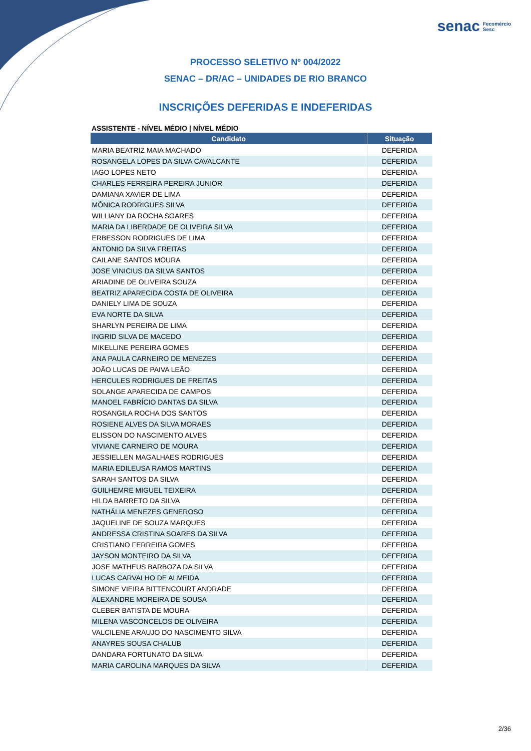senac Fecomércio
Sesc
PROCESSO SELETIVO Nº 004/2022
SENAC – DR/AC – UNIDADES DE RIO BRANCO
INSCRIÇÕES DEFERIDAS E INDEFERIDAS
ASSISTENTE - NÍVEL MÉDIO | NÍVEL MÉDIO
| Candidato | Situação |
| --- | --- |
| MARIA BEATRIZ MAIA MACHADO | DEFERIDA |
| ROSANGELA LOPES DA SILVA CAVALCANTE | DEFERIDA |
| IAGO LOPES NETO | DEFERIDA |
| CHARLES FERREIRA PEREIRA JUNIOR | DEFERIDA |
| DAMIANA XAVIER DE LIMA | DEFERIDA |
| MÔNICA RODRIGUES SILVA | DEFERIDA |
| WILLIANY DA ROCHA SOARES | DEFERIDA |
| MARIA DA LIBERDADE DE OLIVEIRA SILVA | DEFERIDA |
| ERBESSON RODRIGUES DE LIMA | DEFERIDA |
| ANTONIO DA SILVA FREITAS | DEFERIDA |
| CAILANE SANTOS MOURA | DEFERIDA |
| JOSE VINICIUS DA SILVA SANTOS | DEFERIDA |
| ARIADINE DE OLIVEIRA SOUZA | DEFERIDA |
| BEATRIZ APARECIDA COSTA DE OLIVEIRA | DEFERIDA |
| DANIELY LIMA DE SOUZA | DEFERIDA |
| EVA NORTE DA SILVA | DEFERIDA |
| SHARLYN PEREIRA DE LIMA | DEFERIDA |
| INGRID SILVA DE MACEDO | DEFERIDA |
| MIKELLINE PEREIRA GOMES | DEFERIDA |
| ANA PAULA CARNEIRO DE MENEZES | DEFERIDA |
| JOÃO LUCAS DE PAIVA LEÃO | DEFERIDA |
| HERCULES RODRIGUES DE FREITAS | DEFERIDA |
| SOLANGE APARECIDA DE CAMPOS | DEFERIDA |
| MANOEL FABRÍCIO DANTAS DA SILVA | DEFERIDA |
| ROSANGILA ROCHA DOS SANTOS | DEFERIDA |
| ROSIENE ALVES DA SILVA MORAES | DEFERIDA |
| ELISSON DO NASCIMENTO ALVES | DEFERIDA |
| VIVIANE CARNEIRO DE MOURA | DEFERIDA |
| JESSIELLEN MAGALHAES RODRIGUES | DEFERIDA |
| MARIA EDILEUSA RAMOS MARTINS | DEFERIDA |
| SARAH SANTOS DA SILVA | DEFERIDA |
| GUILHEMRE MIGUEL TEIXEIRA | DEFERIDA |
| HILDA BARRETO DA SILVA | DEFERIDA |
| NATHÁLIA MENEZES GENEROSO | DEFERIDA |
| JAQUELINE DE SOUZA MARQUES | DEFERIDA |
| ANDRESSA CRISTINA SOARES DA SILVA | DEFERIDA |
| CRISTIANO FERREIRA GOMES | DEFERIDA |
| JAYSON MONTEIRO DA SILVA | DEFERIDA |
| JOSE MATHEUS BARBOZA DA SILVA | DEFERIDA |
| LUCAS CARVALHO DE ALMEIDA | DEFERIDA |
| SIMONE VIEIRA BITTENCOURT ANDRADE | DEFERIDA |
| ALEXANDRE MOREIRA DE SOUSA | DEFERIDA |
| CLEBER BATISTA DE MOURA | DEFERIDA |
| MILENA VASCONCELOS DE OLIVEIRA | DEFERIDA |
| VALCILENE ARAUJO DO NASCIMENTO SILVA | DEFERIDA |
| ANAYRES SOUSA CHALUB | DEFERIDA |
| DANDARA FORTUNATO DA SILVA | DEFERIDA |
| MARIA CAROLINA MARQUES DA SILVA | DEFERIDA |
2/36